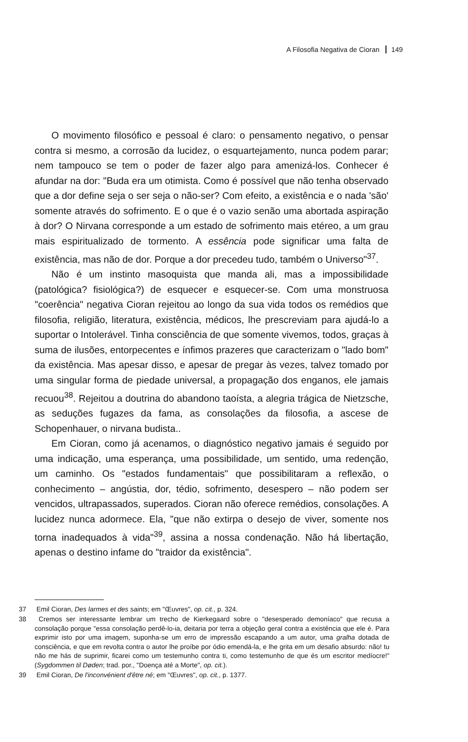A Filosofia Negativa de Cioran 149
O movimento filosófico e pessoal é claro: o pensamento negativo, o pensar contra si mesmo, a corrosão da lucidez, o esquartejamento, nunca podem parar; nem tampouco se tem o poder de fazer algo para amenizá-los. Conhecer é afundar na dor: "Buda era um otimista. Como é possível que não tenha observado que a dor define seja o ser seja o não-ser? Com efeito, a existência e o nada 'são' somente através do sofrimento. E o que é o vazio senão uma abortada aspiração à dor? O Nirvana corresponde a um estado de sofrimento mais etéreo, a um grau mais espiritualizado de tormento. A essência pode significar uma falta de existência, mas não de dor. Porque a dor precedeu tudo, também o Universo"<sup>37</sup>.
Não é um instinto masoquista que manda ali, mas a impossibilidade (patológica? fisiológica?) de esquecer e esquecer-se. Com uma monstruosa "coerência" negativa Cioran rejeitou ao longo da sua vida todos os remédios que filosofia, religião, literatura, existência, médicos, lhe prescreviam para ajudá-lo a suportar o Intolerável. Tinha consciência de que somente vivemos, todos, graças à suma de ilusões, entorpecentes e ínfimos prazeres que caracterizam o "lado bom" da existência. Mas apesar disso, e apesar de pregar às vezes, talvez tomado por uma singular forma de piedade universal, a propagação dos enganos, ele jamais recuou<sup>38</sup>. Rejeitou a doutrina do abandono taoísta, a alegria trágica de Nietzsche, as seduções fugazes da fama, as consolações da filosofia, a ascese de Schopenhauer, o nirvana budista..
Em Cioran, como já acenamos, o diagnóstico negativo jamais é seguido por uma indicação, uma esperança, uma possibilidade, um sentido, uma redenção, um caminho. Os "estados fundamentais" que possibilitaram a reflexão, o conhecimento – angústia, dor, tédio, sofrimento, desespero – não podem ser vencidos, ultrapassados, superados. Cioran não oferece remédios, consolações. A lucidez nunca adormece. Ela, "que não extirpa o desejo de viver, somente nos torna inadequados à vida"<sup>39</sup>, assina a nossa condenação. Não há libertação, apenas o destino infame do "traidor da existência".
37 Emil Cioran, Des larmes et des saints; em "Œuvres", op. cit., p. 324.
38 Cremos ser interessante lembrar um trecho de Kierkegaard sobre o "desesperado demoníaco" que recusa a consolação porque "essa consolação perdê-lo-ia, deitaria por terra a objeção geral contra a existência que ele é. Para exprimir isto por uma imagem, suponha-se um erro de impressão escapando a um autor, uma gralha dotada de consciência, e que em revolta contra o autor lhe proíbe por ódio emendá-la, e lhe grita em um desafio absurdo: não! tu não me hás de suprimir, ficarei como um testemunho contra ti, como testemunho de que és um escritor medíocre!" (Sygdommen til Døden; trad. por., "Doença até a Morte", op. cit.).
39 Emil Cioran, De l'inconvénient d'être né; em "Œuvres", op. cit., p. 1377.